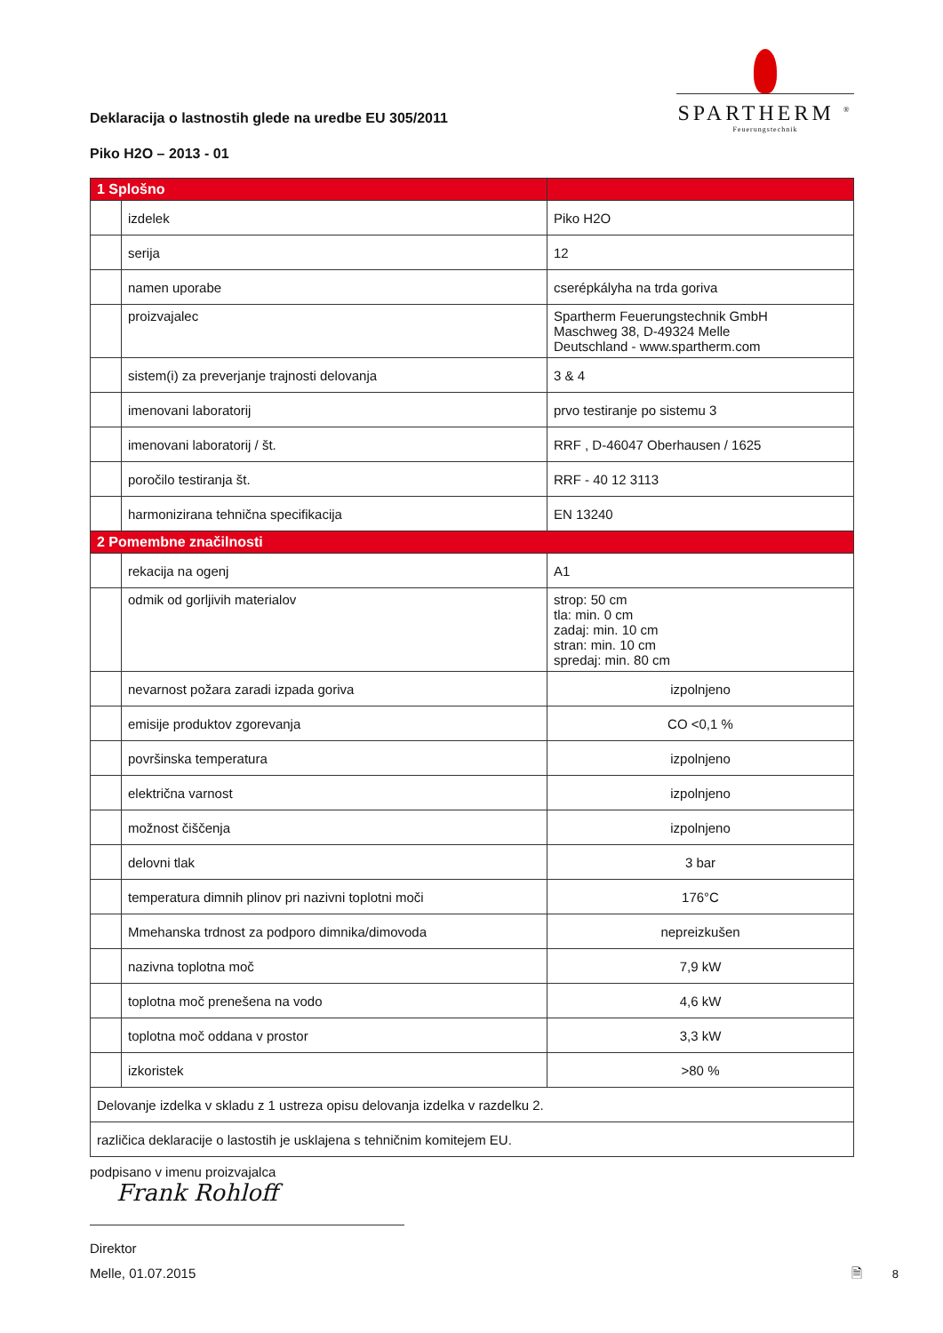SPARTHERM <sup>®</sup>
Feuerungstechnik
Deklaracija o lastnostih glede na uredbe EU 305/2011
Piko H2O – 2013 - 01
| 1 Splošno | | |
| | izdelek | Piko H2O |
| | serija | 12 |
| | namen uporabe | cserépkályha na trda goriva |
| | proizvajalec | Spartherm Feuerungstechnik GmbH Maschweg 38, D-49324 Melle Deutschland - www.spartherm.com |
| | sistem(i) za preverjanje trajnosti delovanja | 3 & 4 |
| | imenovani laboratorij | prvo testiranje po sistemu 3 |
| | imenovani laboratorij / št. | RRF , D-46047 Oberhausen / 1625 |
| | poročilo testiranja št. | RRF - 40 12 3113 |
| | harmonizirana tehnična specifikacija | EN 13240 |
| 2 Pomembne značilnosti | | |
| | rekacija na ogenj | A1 |
| | odmik od gorljivih materialov | strop: 50 cm tla: min. 0 cm zadaj: min. 10 cm stran: min. 10 cm spredaj: min. 80 cm |
| | nevarnost požara zaradi izpada goriva | izpolnjeno |
| | emisije produktov zgorevanja | CO <0,1 % |
| | površinska temperatura | izpolnjeno |
| | električna varnost | izpolnjeno |
| | možnost čiščenja | izpolnjeno |
| | delovni tlak | 3 bar |
| | temperatura dimnih plinov pri nazivni toplotni moči | 176°C |
| | Mmehanska trdnost za podporo dimnika/dimovoda | nepreizkušen |
| | nazivna toplotna moč | 7,9 kW |
| | toplotna moč prenešena na vodo | 4,6 kW |
| | toplotna moč oddana v prostor | 3,3 kW |
| | izkoristek | >80 % |
| Delovanje izdelka v skladu z 1 ustreza opisu delovanja izdelka v razdelku 2. | | |
| različica deklaracije o lastostih je usklajena s tehničnim komitejem EU. | | |
podpisano v imenu proizvajalca
Frank Rohloff
Direktor
Melle, 01.07.2015
🗎 8